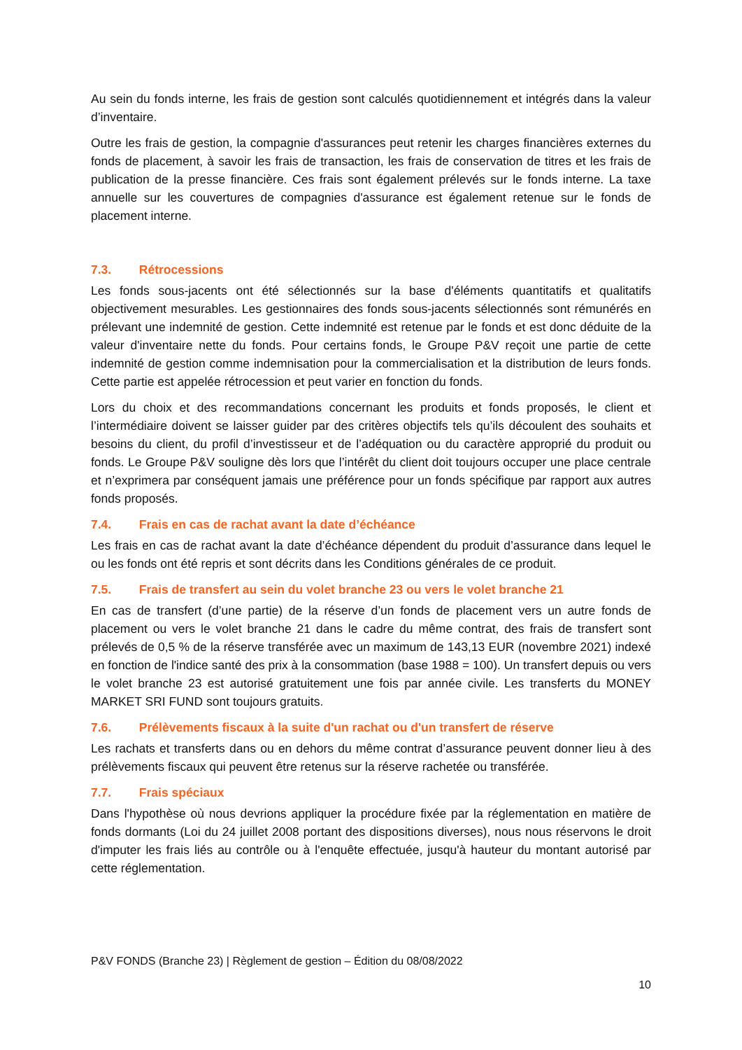Au sein du fonds interne, les frais de gestion sont calculés quotidiennement et intégrés dans la valeur d’inventaire.
Outre les frais de gestion, la compagnie d'assurances peut retenir les charges financières externes du fonds de placement, à savoir les frais de transaction, les frais de conservation de titres et les frais de publication de la presse financière. Ces frais sont également prélevés sur le fonds interne. La taxe annuelle sur les couvertures de compagnies d'assurance est également retenue sur le fonds de placement interne.
7.3. Rétrocessions
Les fonds sous-jacents ont été sélectionnés sur la base d'éléments quantitatifs et qualitatifs objectivement mesurables. Les gestionnaires des fonds sous-jacents sélectionnés sont rémunérés en prélevant une indemnité de gestion. Cette indemnité est retenue par le fonds et est donc déduite de la valeur d'inventaire nette du fonds. Pour certains fonds, le Groupe P&V reçoit une partie de cette indemnité de gestion comme indemnisation pour la commercialisation et la distribution de leurs fonds. Cette partie est appelée rétrocession et peut varier en fonction du fonds.
Lors du choix et des recommandations concernant les produits et fonds proposés, le client et l’intermédiaire doivent se laisser guider par des critères objectifs tels qu’ils découlent des souhaits et besoins du client, du profil d’investisseur et de l’adéquation ou du caractère approprié du produit ou fonds. Le Groupe P&V souligne dès lors que l’intérêt du client doit toujours occuper une place centrale et n’exprimera par conséquent jamais une préférence pour un fonds spécifique par rapport aux autres fonds proposés.
7.4. Frais en cas de rachat avant la date d’échéance
Les frais en cas de rachat avant la date d’échéance dépendent du produit d’assurance dans lequel le ou les fonds ont été repris et sont décrits dans les Conditions générales de ce produit.
7.5. Frais de transfert au sein du volet branche 23 ou vers le volet branche 21
En cas de transfert (d’une partie) de la réserve d’un fonds de placement vers un autre fonds de placement ou vers le volet branche 21 dans le cadre du même contrat, des frais de transfert sont prélevés de 0,5 % de la réserve transférée avec un maximum de 143,13 EUR (novembre 2021) indexé en fonction de l'indice santé des prix à la consommation (base 1988 = 100). Un transfert depuis ou vers le volet branche 23 est autorisé gratuitement une fois par année civile. Les transferts du MONEY MARKET SRI FUND sont toujours gratuits.
7.6. Prélèvements fiscaux à la suite d'un rachat ou d'un transfert de réserve
Les rachats et transferts dans ou en dehors du même contrat d’assurance peuvent donner lieu à des prélèvements fiscaux qui peuvent être retenus sur la réserve rachetée ou transférée.
7.7. Frais spéciaux
Dans l'hypothèse où nous devrions appliquer la procédure fixée par la réglementation en matière de fonds dormants (Loi du 24 juillet 2008 portant des dispositions diverses), nous nous réservons le droit d'imputer les frais liés au contrôle ou à l'enquête effectuée, jusqu'à hauteur du montant autorisé par cette réglementation.
P&V FONDS (Branche 23) | Règlement de gestion – Édition du 08/08/2022
10